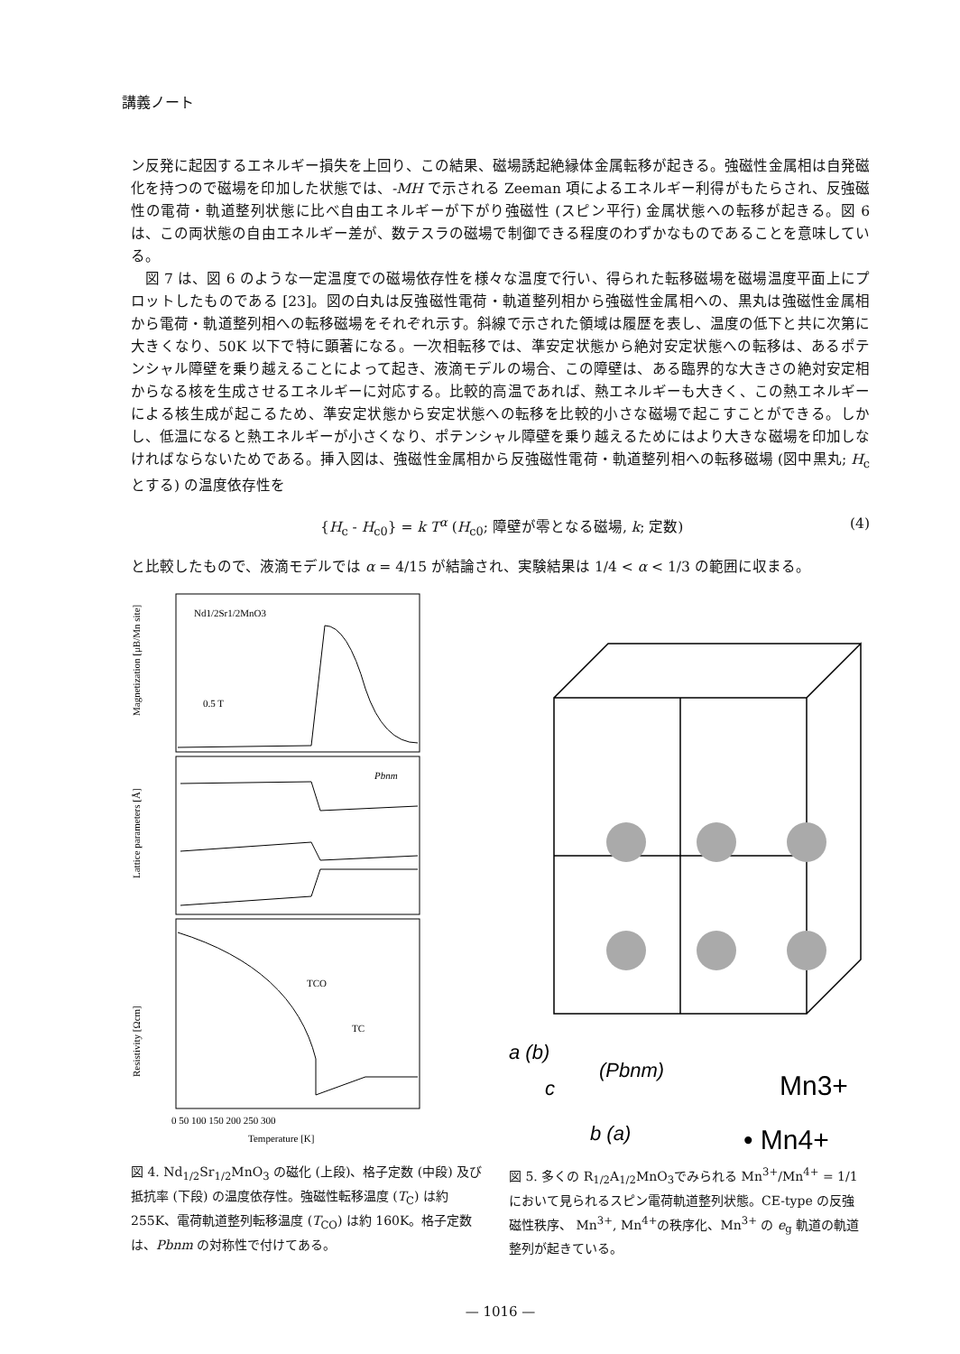講義ノート
ン反発に起因するエネルギー損失を上回り、この結果、磁場誘起絶縁体金属転移が起きる。強磁性金属相は自発磁化を持つので磁場を印加した状態では、-MH で示される Zeeman 項によるエネルギー利得がもたらされ、反強磁性の電荷・軌道整列状態に比べ自由エネルギーが下がり強磁性 (スピン平行) 金属状態への転移が起きる。図 6 は、この両状態の自由エネルギー差が、数テスラの磁場で制御できる程度のわずかなものであることを意味している。
図 7 は、図 6 のような一定温度での磁場依存性を様々な温度で行い、得られた転移磁場を磁場温度平面上にプロットしたものである [23]。図の白丸は反強磁性電荷・軌道整列相から強磁性金属相への、黒丸は強磁性金属相から電荷・軌道整列相への転移磁場をそれぞれ示す。斜線で示された領域は履歴を表し、温度の低下と共に次第に大きくなり、50K 以下で特に顕著になる。一次相転移では、準安定状態から絶対安定状態への転移は、あるポテンシャル障壁を乗り越えることによって起き、液滴モデルの場合、この障壁は、ある臨界的な大きさの絶対安定相からなる核を生成させるエネルギーに対応する。比較的高温であれば、熱エネルギーも大きく、この熱エネルギーによる核生成が起こるため、準安定状態から安定状態への転移を比較的小さな磁場で起こすことができる。しかし、低温になると熱エネルギーが小さくなり、ポテンシャル障壁を乗り越えるためにはより大きな磁場を印加しなければならないためである。挿入図は、強磁性金属相から反強磁性電荷・軌道整列相への転移磁場 (図中黒丸; H<sub>c</sub> とする) の温度依存性を
{H<sub>c</sub> - H<sub>c0</sub>} = k T<sup>α</sup> (H<sub>c0</sub>; 障壁が零となる磁場, k; 定数) (4)
と比較したもので、液滴モデルでは α = 4/15 が結論され、実験結果は 1/4 < α < 1/3 の範囲に収まる。
Nd1/2Sr1/2MnO3
0.5 T
Magnetization [μB/Mn site]
Pbnm
Lattice parameters [Å]
TCO
TC
Resistivity [Ωcm]
0 50 100 150 200 250 300
Temperature [K]
図 4. Nd<sub>1/2</sub>Sr<sub>1/2</sub>MnO<sub>3</sub> の磁化 (上段)、格子定数 (中段) 及び抵抗率 (下段) の温度依存性。強磁性転移温度 (T<sub>C</sub>) は約 255K、電荷軌道整列転移温度 (T<sub>CO</sub>) は約 160K。格子定数は、Pbnm の対称性で付けてある。
a (b)
(Pbnm)
c
b (a)
Mn3+
• Mn4+
図 5. 多くの R<sub>1/2</sub>A<sub>1/2</sub>MnO<sub>3</sub>でみられる Mn<sup>3+</sup>/Mn<sup>4+</sup> = 1/1 において見られるスピン電荷軌道整列状態。CE-type の反強磁性秩序、 Mn<sup>3+</sup>, Mn<sup>4+</sup>の秩序化、Mn<sup>3+</sup> の e<sub>g</sub> 軌道の軌道整列が起きている。
— 1016 —